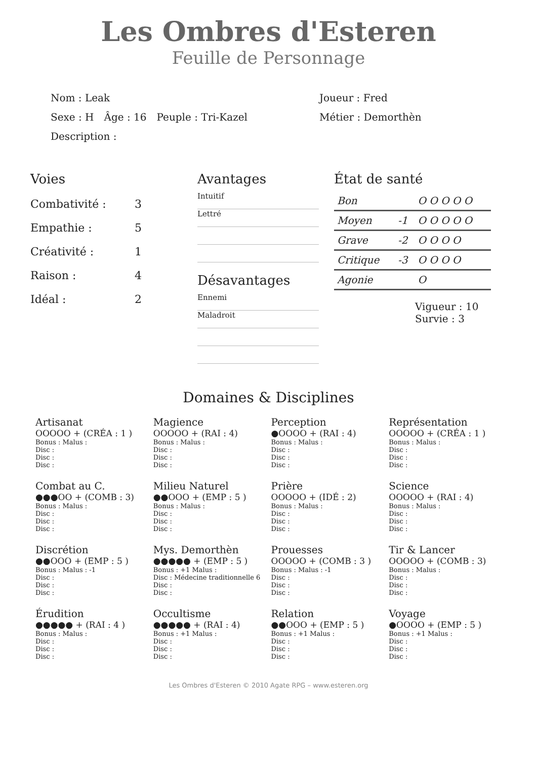Les Ombres d'Esteren
Feuille de Personnage
Nom : Leak Joueur : Fred
Sexe : H Âge : 16 Peuple : Tri-Kazel Métier : Demorthèn
Description :
Voies
Combativité : 3
Empathie : 5
Créativité : 1
Raison : 4
Idéal : 2
Avantages
Intuitif
Lettré
Désavantages
Ennemi
Maladroit
État de santé
| Bon | | O O O O O |
| Moyen | -1 | O O O O O |
| Grave | -2 | O O O O |
| Critique | -3 | O O O O |
| Agonie | | O |
Vigueur : 10
Survie : 3
Domaines & Disciplines
Artisanat
OOOOO + (CRÉA : 1 )
Bonus : Malus :
Disc :
Disc :
Disc :
Magience
OOOOO + (RAI : 4)
Bonus : Malus :
Disc :
Disc :
Disc :
Perception
●OOOO + (RAI : 4)
Bonus : Malus :
Disc :
Disc :
Disc :
Représentation
OOOOO + (CRÉA : 1 )
Bonus : Malus :
Disc :
Disc :
Disc :
Combat au C.
●●●OO + (COMB : 3)
Bonus : Malus :
Disc :
Disc :
Disc :
Milieu Naturel
●●OOO + (EMP : 5 )
Bonus : Malus :
Disc :
Disc :
Disc :
Prière
OOOOO + (IDÉ : 2)
Bonus : Malus :
Disc :
Disc :
Disc :
Science
OOOOO + (RAI : 4)
Bonus : Malus :
Disc :
Disc :
Disc :
Discrétion
●●OOO + (EMP : 5 )
Bonus : Malus : -1
Disc :
Disc :
Disc :
Mys. Demorthèn
●●●●● + (EMP : 5 )
Bonus : +1 Malus :
Disc : Médecine traditionnelle 6
Disc :
Disc :
Prouesses
OOOOO + (COMB : 3 )
Bonus : Malus : -1
Disc :
Disc :
Disc :
Tir & Lancer
OOOOO + (COMB : 3)
Bonus : Malus :
Disc :
Disc :
Disc :
Érudition
●●●●● + (RAI : 4 )
Bonus : Malus :
Disc :
Disc :
Disc :
Occultisme
●●●●● + (RAI : 4)
Bonus : +1 Malus :
Disc :
Disc :
Disc :
Relation
●●OOO + (EMP : 5 )
Bonus : +1 Malus :
Disc :
Disc :
Disc :
Voyage
●OOOO + (EMP : 5 )
Bonus : +1 Malus :
Disc :
Disc :
Disc :
Les Ombres d'Esteren © 2010 Agate RPG – www.esteren.org